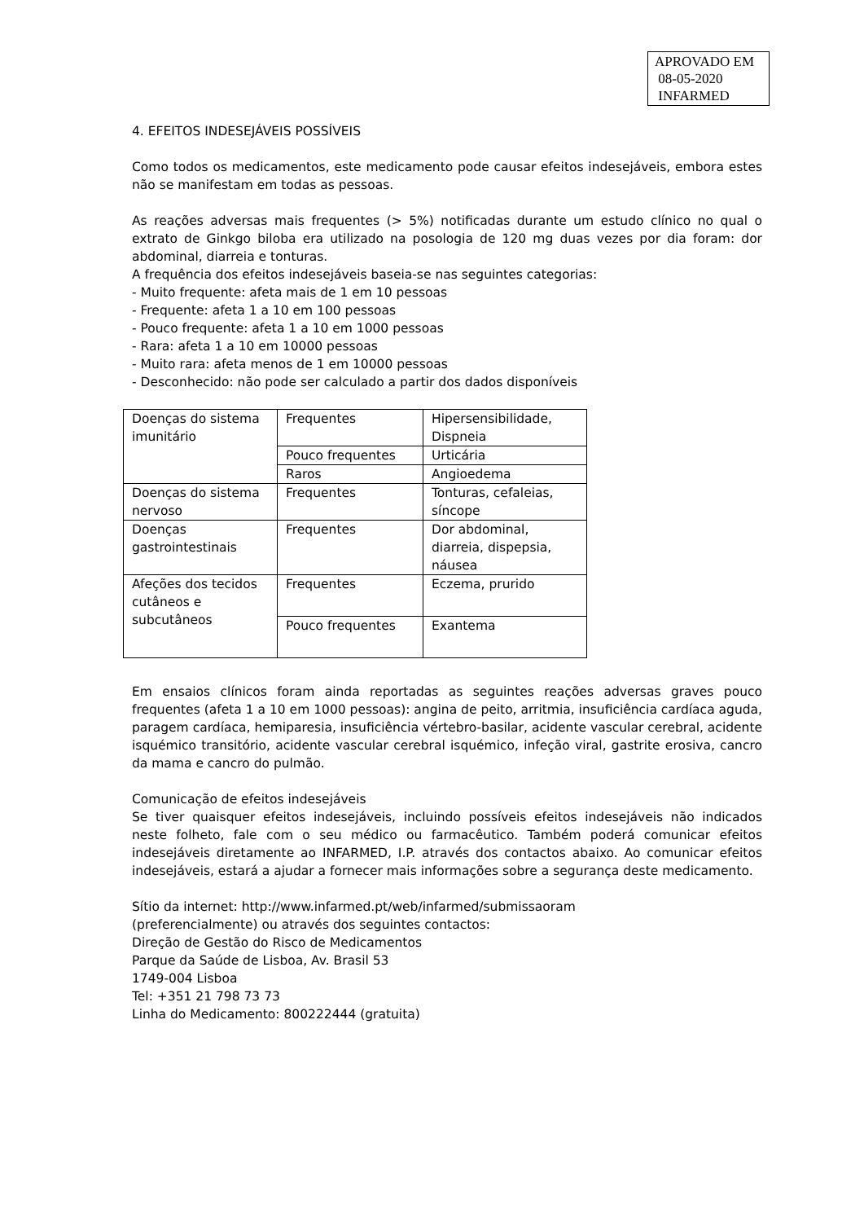APROVADO EM
08-05-2020
INFARMED
4. EFEITOS INDESEJÁVEIS POSSÍVEIS
Como todos os medicamentos, este medicamento pode causar efeitos indesejáveis, embora estes não se manifestam em todas as pessoas.
As reações adversas mais frequentes (> 5%) notificadas durante um estudo clínico no qual o extrato de Ginkgo biloba era utilizado na posologia de 120 mg duas vezes por dia foram: dor abdominal, diarreia e tonturas.
A frequência dos efeitos indesejáveis baseia-se nas seguintes categorias:
- Muito frequente: afeta mais de 1 em 10 pessoas
- Frequente: afeta 1 a 10 em 100 pessoas
- Pouco frequente: afeta 1 a 10 em 1000 pessoas
- Rara: afeta 1 a 10 em 10000 pessoas
- Muito rara: afeta menos de 1 em 10000 pessoas
- Desconhecido: não pode ser calculado a partir dos dados disponíveis
| Doenças do sistema imunitário | Frequentes | Hipersensibilidade, Dispneia |
| | Pouco frequentes | Urticária |
| | Raros | Angioedema |
| Doenças do sistema nervoso | Frequentes | Tonturas, cefaleias, síncope |
| Doenças gastrointestinais | Frequentes | Dor abdominal, diarreia, dispepsia, náusea |
| Afeções dos tecidos cutâneos e subcutâneos | Frequentes | Eczema, prurido |
| | Pouco frequentes | Exantema |
Em ensaios clínicos foram ainda reportadas as seguintes reações adversas graves pouco frequentes (afeta 1 a 10 em 1000 pessoas): angina de peito, arritmia, insuficiência cardíaca aguda, paragem cardíaca, hemiparesia, insuficiência vértebro-basilar, acidente vascular cerebral, acidente isquémico transitório, acidente vascular cerebral isquémico, infeção viral, gastrite erosiva, cancro da mama e cancro do pulmão.
Comunicação de efeitos indesejáveis
Se tiver quaisquer efeitos indesejáveis, incluindo possíveis efeitos indesejáveis não indicados neste folheto, fale com o seu médico ou farmacêutico. Também poderá comunicar efeitos indesejáveis diretamente ao INFARMED, I.P. através dos contactos abaixo. Ao comunicar efeitos indesejáveis, estará a ajudar a fornecer mais informações sobre a segurança deste medicamento.
Sítio da internet: http://www.infarmed.pt/web/infarmed/submissaoram
(preferencialmente) ou através dos seguintes contactos:
Direção de Gestão do Risco de Medicamentos
Parque da Saúde de Lisboa, Av. Brasil 53
1749-004 Lisboa
Tel: +351 21 798 73 73
Linha do Medicamento: 800222444 (gratuita)